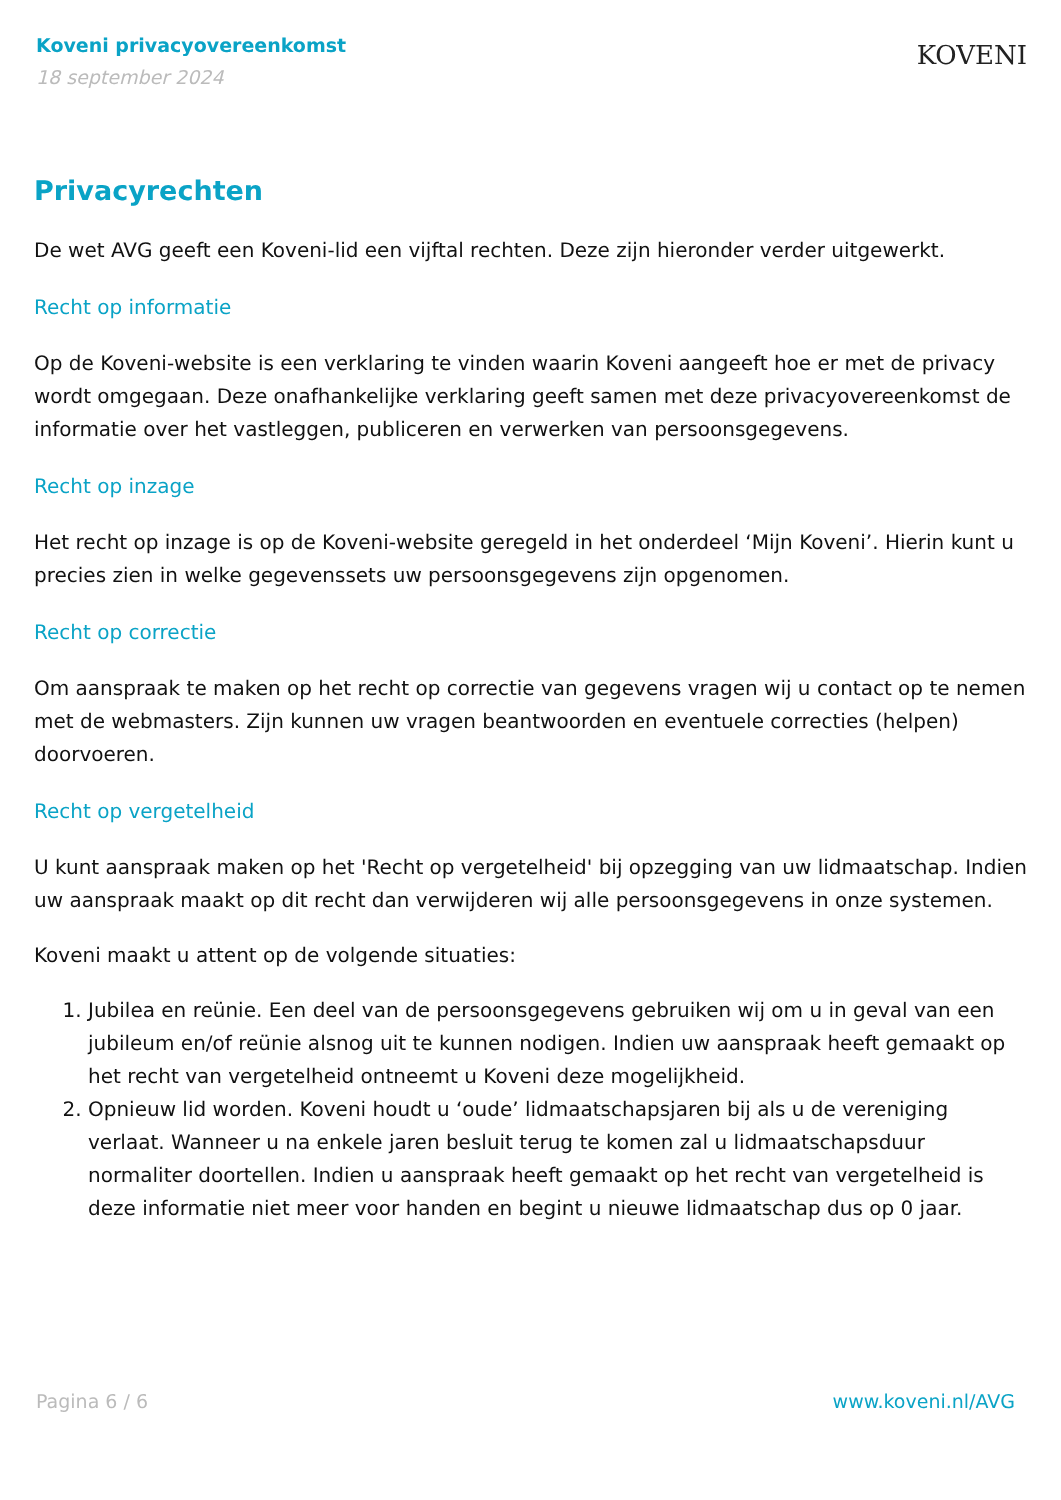Koveni privacyovereenkomst
18 september 2024
KOVENI
Privacyrechten
De wet AVG geeft een Koveni-lid een vijftal rechten. Deze zijn hieronder verder uitgewerkt.
Recht op informatie
Op de Koveni-website is een verklaring te vinden waarin Koveni aangeeft hoe er met de privacy wordt omgegaan. Deze onafhankelijke verklaring geeft samen met deze privacyovereenkomst de informatie over het vastleggen, publiceren en verwerken van persoonsgegevens.
Recht op inzage
Het recht op inzage is op de Koveni-website geregeld in het onderdeel ‘Mijn Koveni’. Hierin kunt u precies zien in welke gegevenssets uw persoonsgegevens zijn opgenomen.
Recht op correctie
Om aanspraak te maken op het recht op correctie van gegevens vragen wij u contact op te nemen met de webmasters. Zijn kunnen uw vragen beantwoorden en eventuele correcties (helpen) doorvoeren.
Recht op vergetelheid
U kunt aanspraak maken op het 'Recht op vergetelheid' bij opzegging van uw lidmaatschap. Indien uw aanspraak maakt op dit recht dan verwijderen wij alle persoonsgegevens in onze systemen.
Koveni maakt u attent op de volgende situaties:
1. Jubilea en reünie. Een deel van de persoonsgegevens gebruiken wij om u in geval van een jubileum en/of reünie alsnog uit te kunnen nodigen. Indien uw aanspraak heeft gemaakt op het recht van vergetelheid ontneemt u Koveni deze mogelijkheid.
2. Opnieuw lid worden. Koveni houdt u ‘oude’ lidmaatschapsjaren bij als u de vereniging verlaat. Wanneer u na enkele jaren besluit terug te komen zal u lidmaatschapsduur normaliter doortellen. Indien u aanspraak heeft gemaakt op het recht van vergetelheid is deze informatie niet meer voor handen en begint u nieuwe lidmaatschap dus op 0 jaar.
Pagina 6 / 6 www.koveni.nl/AVG